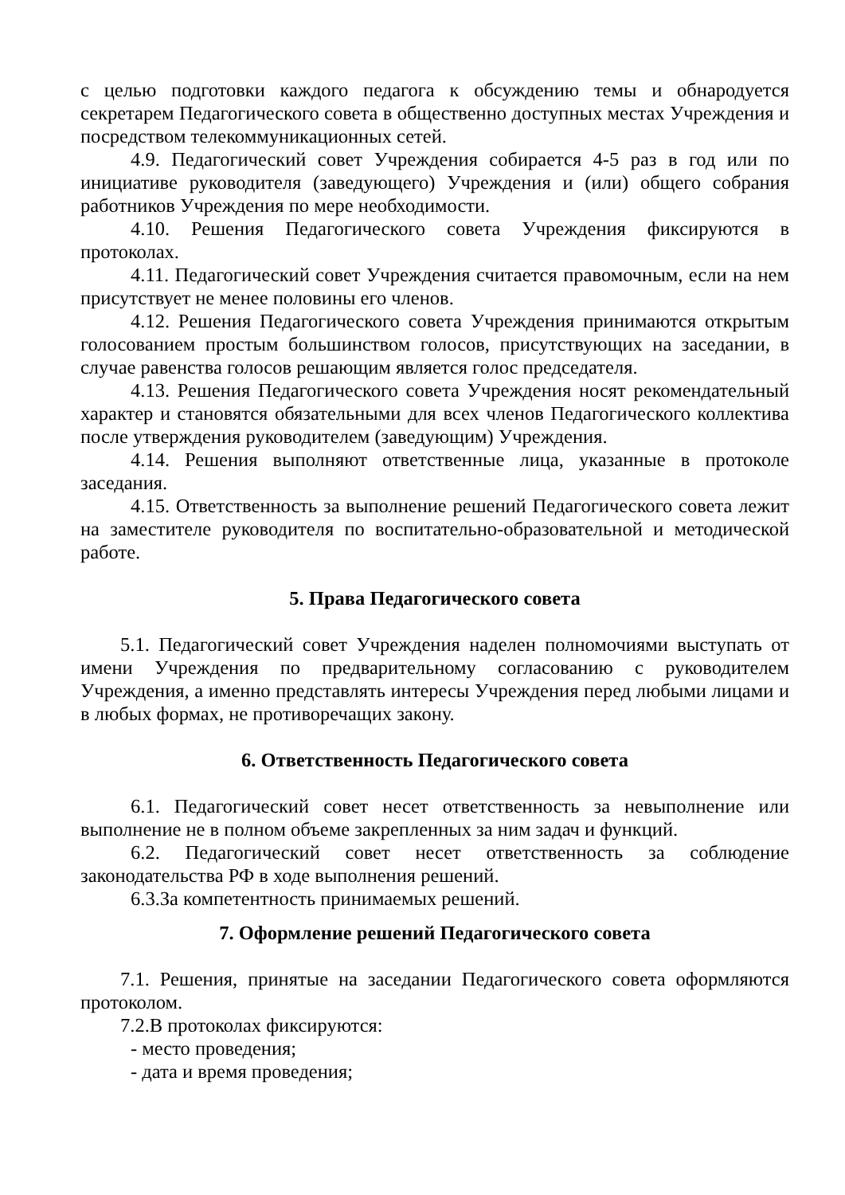с целью подготовки каждого педагога к обсуждению темы и обнародуется секретарем Педагогического совета в общественно доступных местах Учреждения и посредством телекоммуникационных сетей.
4.9. Педагогический совет Учреждения собирается 4-5 раз в год или по инициативе руководителя (заведующего) Учреждения и (или) общего собрания работников Учреждения по мере необходимости.
4.10. Решения Педагогического совета Учреждения фиксируются в протоколах.
4.11. Педагогический совет Учреждения считается правомочным, если на нем присутствует не менее половины его членов.
4.12. Решения Педагогического совета Учреждения принимаются открытым голосованием простым большинством голосов, присутствующих на заседании, в случае равенства голосов решающим является голос председателя.
4.13. Решения Педагогического совета Учреждения носят рекомендательный характер и становятся обязательными для всех членов Педагогического коллектива после утверждения руководителем (заведующим) Учреждения.
4.14. Решения выполняют ответственные лица, указанные в протоколе заседания.
4.15. Ответственность за выполнение решений Педагогического совета лежит на заместителе руководителя по воспитательно-образовательной и методической работе.
5. Права Педагогического совета
5.1. Педагогический совет Учреждения наделен полномочиями выступать от имени Учреждения по предварительному согласованию с руководителем Учреждения, а именно представлять интересы Учреждения перед любыми лицами и в любых формах, не противоречащих закону.
6. Ответственность Педагогического совета
6.1. Педагогический совет несет ответственность за невыполнение или выполнение не в полном объеме закрепленных за ним задач и функций.
6.2. Педагогический совет несет ответственность за соблюдение законодательства РФ в ходе выполнения решений.
6.3.За компетентность принимаемых решений.
7. Оформление решений Педагогического совета
7.1. Решения, принятые на заседании Педагогического совета оформляются протоколом.
7.2.В протоколах фиксируются:
- место проведения;
- дата и время проведения;